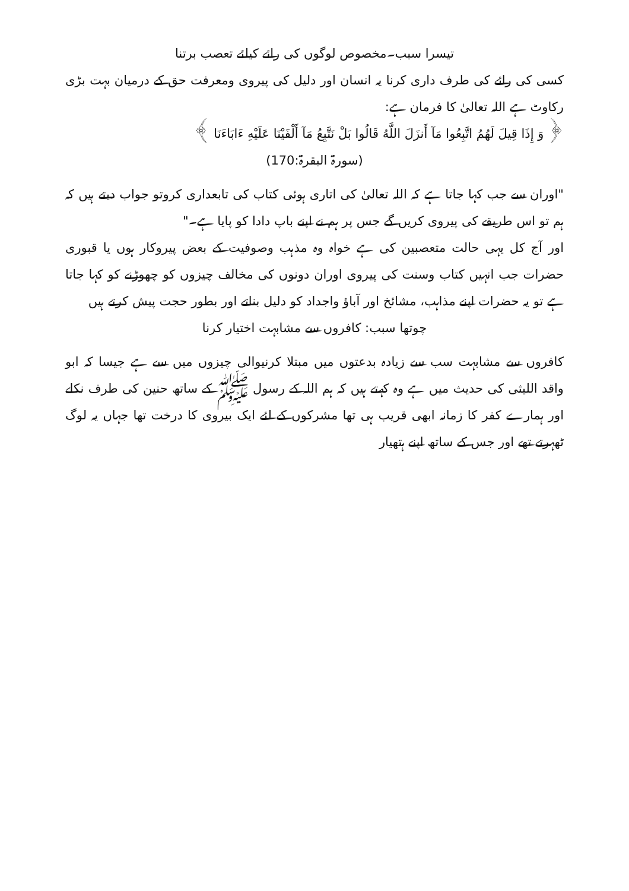تیسرا سبب۔مخصوص لوگوں کی رائے کیلئے تعصب برتنا
کسی کی رائے کی طرف داری کرنا یہ انسان اور دلیل کی پیروی ومعرفت حق کے درمیان بہت بڑی رکاوٹ ہے اللہ تعالیٰ کا فرمان ہے:
﴿ وَ إِذَا قِيلَ لَهُمُ اتَّبِعُوا مَآ أَنزَلَ اللَّهُ قَالُوا بَلْ نَتَّبِعُ مَآ أَلْفَيْنَا عَلَيْهِ ءَابَاءَنَا ﴾
(سورۃ البقرۃ:170)
"اوران سے جب کہا جاتا ہے کہ اللہ تعالیٰ کی اتاری ہوئی کتاب کی تابعداری کروتو جواب دیتے ہیں کہ ہم تو اس طریقے کی پیروی کریں گے جس پر ہم نے اپنے باپ دادا کو پایا ہے۔"
اور آج کل یہی حالت متعصبین کی ہے خواہ وہ مذہب وصوفیت کے بعض پیروکار ہوں یا قبوری حضرات جب انہیں کتاب وسنت کی پیروی اوران دونوں کی مخالف چیزوں کو چھوڑنے کو کہا جاتا ہے تو یہ حضرات اپنے مذاہب، مشائخ اور آباؤ واجداد کو دلیل بناتے اور بطور حجت پیش کرتے ہیں
چوتھا سبب: کافروں سے مشابہت اختیار کرنا
کافروں سے مشابہت سب سے زیادہ بدعتوں میں مبتلا کرنیوالی چیزوں میں سے ہے جیسا کہ ابو واقد اللیثی کی حدیث میں ہے وہ کہتے ہیں کہ ہم اللہ کے رسول ﷺ کے ساتھ حنین کی طرف نکلے اور ہمارے کفر کا زمانہ ابھی قریب ہی تھا مشرکوں کے لئے ایک بیروی کا درخت تھا جہاں یہ لوگ ٹھہرتے تھے اور جس کے ساتھ اپنے ہتھیار